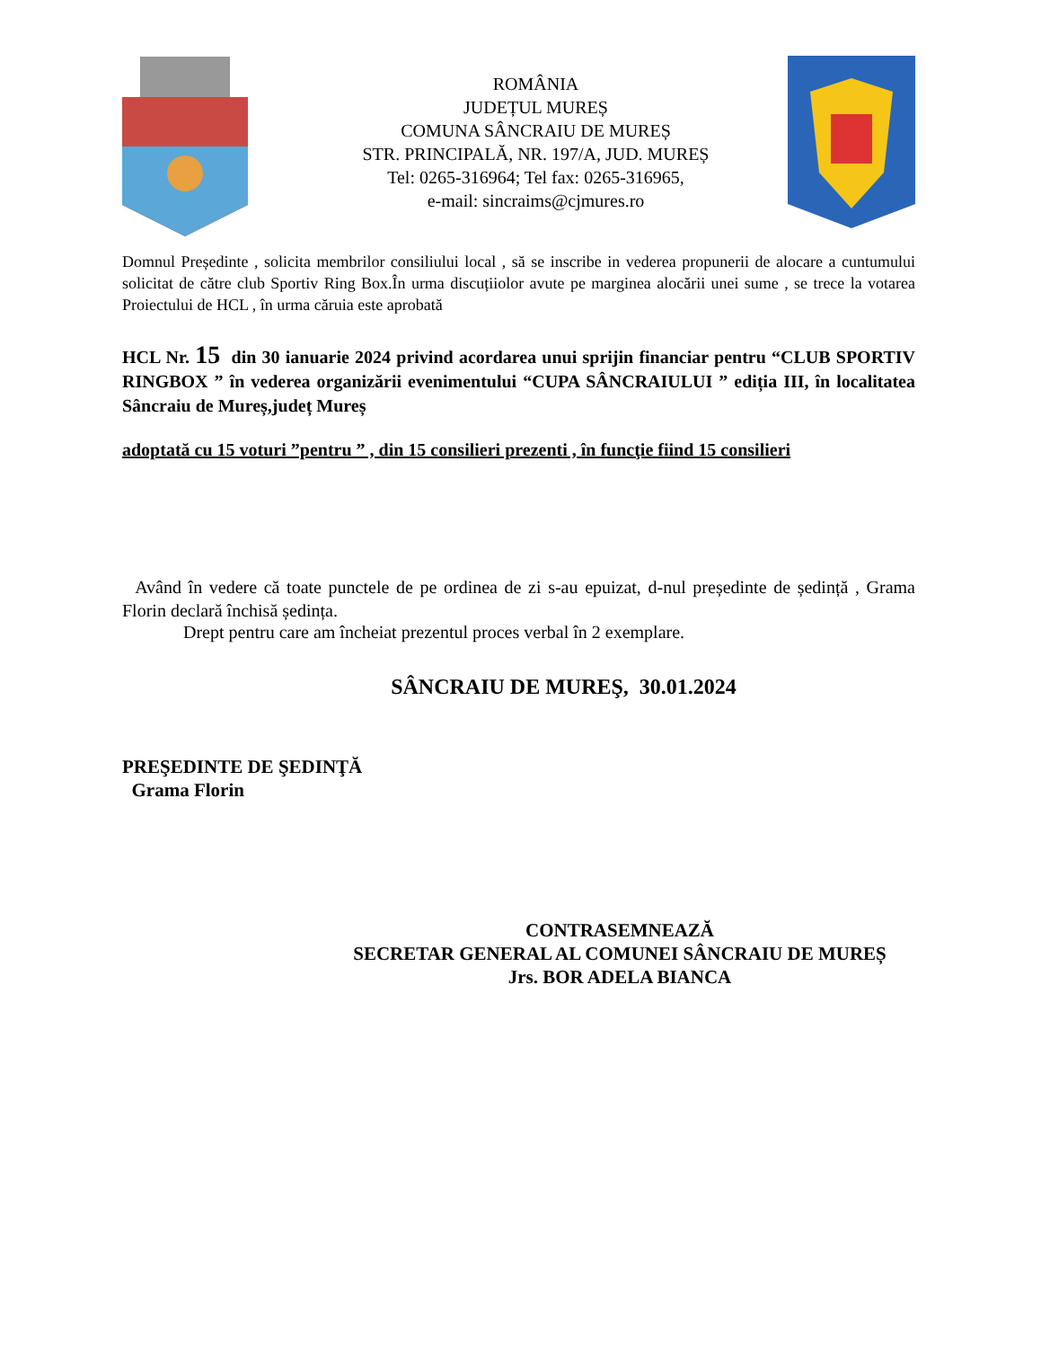ROMÂNIA
JUDEȚUL MUREȘ
COMUNA SÂNCRAIU DE MUREȘ
STR. PRINCIPALĂ, NR. 197/A, JUD. MUREȘ
Tel: 0265-316964; Tel fax: 0265-316965,
e-mail: sincraims@cjmures.ro
Domnul Președinte , solicita membrilor consiliului local , să se inscribe in vederea propunerii de alocare a cuntumului solicitat de către club Sportiv Ring Box.În urma discuțiiolor avute pe marginea alocării unei sume , se trece la votarea Proiectului de HCL , în urma căruia este aprobată
HCL Nr. 15 din 30 ianuarie 2024 privind acordarea unui sprijin financiar pentru “CLUB SPORTIV RINGBOX ” în vederea organizării evenimentului “CUPA SÂNCRAIULUI ” ediția III, în localitatea Sâncraiu de Mureș,județ Mureș
adoptată cu 15 voturi ”pentru ” , din 15 consilieri prezenti , în funcţie fiind 15 consilieri
Având în vedere că toate punctele de pe ordinea de zi s-au epuizat, d-nul președinte de ședință , Grama Florin declară închisă ședința.
Drept pentru care am încheiat prezentul proces verbal în 2 exemplare.
SÂNCRAIU DE MUREŞ, 30.01.2024
PREŞEDINTE DE ŞEDINŢĂ
Grama Florin
CONTRASEMNEAZĂ
SECRETAR GENERAL AL COMUNEI SÂNCRAIU DE MUREȘ
Jrs. BOR ADELA BIANCA